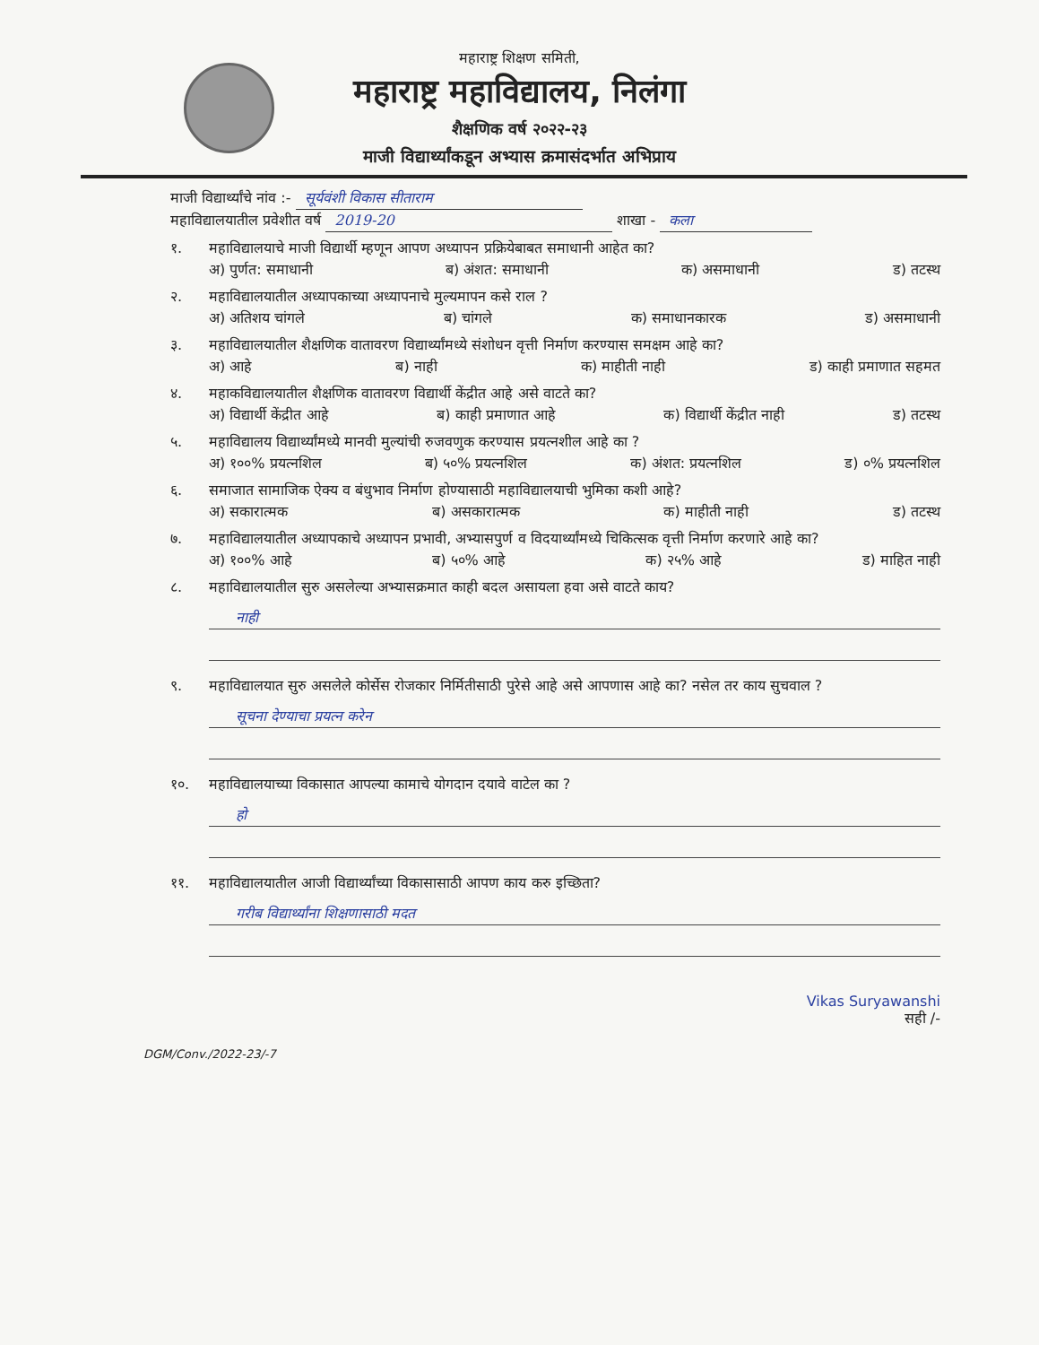महाराष्ट्र शिक्षण समिती,
महाराष्ट्र महाविद्यालय, निलंगा
शैक्षणिक वर्ष २०२२-२३
माजी विद्यार्थ्यांकडून अभ्यास क्रमासंदर्भात अभिप्राय
माजी विद्यार्थ्यांचे नांव :- सूर्यवंशी विकास सीताराम
महाविद्यालयातील प्रवेशीत वर्ष 2019-20 शाखा - कला
१. महाविद्यालयाचे माजी विद्यार्थी म्हणून आपण अध्यापन प्रक्रियेबाबत समाधानी आहेत का?
अ) पुर्णत: समाधानी ब) अंशत: समाधानी क) असमाधानी ड) तटस्थ
२. महाविद्यालयातील अध्यापकाच्या अध्यापनाचे मुल्यमापन कसे राल ?
अ) अतिशय चांगले ब) चांगले क) समाधानकारक ड) असमाधानी
३. महाविद्यालयातील शैक्षणिक वातावरण विद्यार्थ्यांमध्ये संशोधन वृत्ती निर्माण करण्यास समक्षम आहे का?
अ) आहे ब) नाही क) माहीती नाही ड) काही प्रमाणात सहमत
४. महाकविद्यालयातील शैक्षणिक वातावरण विद्यार्थी केंद्रीत आहे असे वाटते का?
अ) विद्यार्थी केंद्रीत आहे ब) काही प्रमाणात आहे क) विद्यार्थी केंद्रीत नाही ड) तटस्थ
५. महाविद्यालय विद्यार्थ्यांमध्ये मानवी मुल्यांची रुजवणुक करण्यास प्रयत्नशील आहे का ?
अ) १००% प्रयत्नशिल ब) ५०% प्रयत्नशिल क) अंशत: प्रयत्नशिल ड) ०% प्रयत्नशिल
६. समाजात सामाजिक ऐक्य व बंधुभाव निर्माण होण्यासाठी महाविद्यालयाची भुमिका कशी आहे?
अ) सकारात्मक ब) असकारात्मक क) माहीती नाही ड) तटस्थ
७. महाविद्यालयातील अध्यापकाचे अध्यापन प्रभावी, अभ्यासपुर्ण व विदयार्थ्यांमध्ये चिकित्सक वृत्ती निर्माण करणारे आहे का?
अ) १००% आहे ब) ५०% आहे क) २५% आहे ड) माहित नाही
८. महाविद्यालयातील सुरु असलेल्या अभ्यासक्रमात काही बदल असायला हवा असे वाटते काय?
नाही
९. महाविद्यालयात सुरु असलेले कोर्सेस रोजकार निर्मितीसाठी पुरेसे आहे असे आपणास आहे का? नसेल तर काय सुचवाल ?
सूचना देण्याचा प्रयत्न करेन
१०. महाविद्यालयाच्या विकासात आपल्या कामाचे योगदान दयावे वाटेल का ?
हो
११. महाविद्यालयातील आजी विद्यार्थ्यांच्या विकासासाठी आपण काय करु इच्छिता?
गरीब विद्यार्थ्यांना शिक्षणासाठी मदत
Vikas Suryawanshi
सही /-
DGM/Conv./2022-23/-7